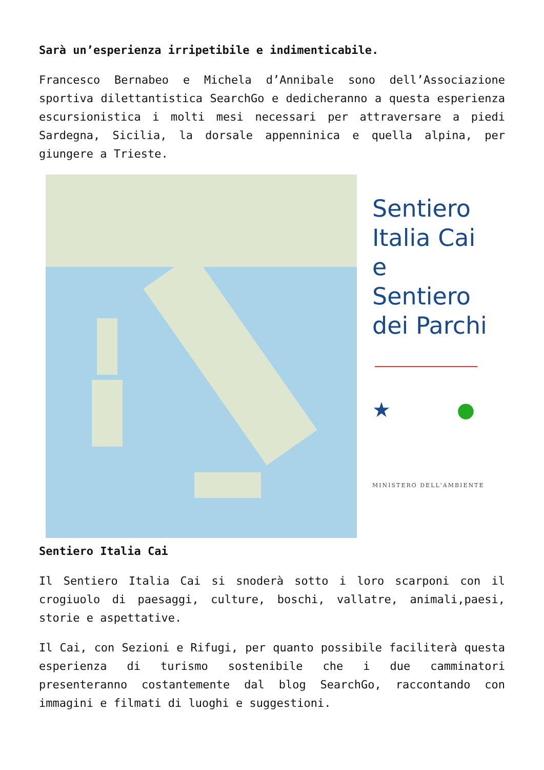Sarà un’esperienza irripetibile e indimenticabile.
Francesco Bernabeo e Michela d’Annibale sono dell’Associazione sportiva dilettantistica SearchGo e dedicheranno a questa esperienza escursionistica i molti mesi necessari per attraversare a piedi Sardegna, Sicilia, la dorsale appenninica e quella alpina, per giungere a Trieste.
Sentiero
Italia Cai
e
Sentiero
dei Parchi
★ ●
MINISTERO DELL'AMBIENTE
Sentiero Italia Cai
Il Sentiero Italia Cai si snoderà sotto i loro scarponi con il crogiuolo di paesaggi, culture, boschi, vallatre, animali,paesi, storie e aspettative.
Il Cai, con Sezioni e Rifugi, per quanto possibile faciliterà questa esperienza di turismo sostenibile che i due camminatori presenteranno costantemente dal blog SearchGo, raccontando con immagini e filmati di luoghi e suggestioni.